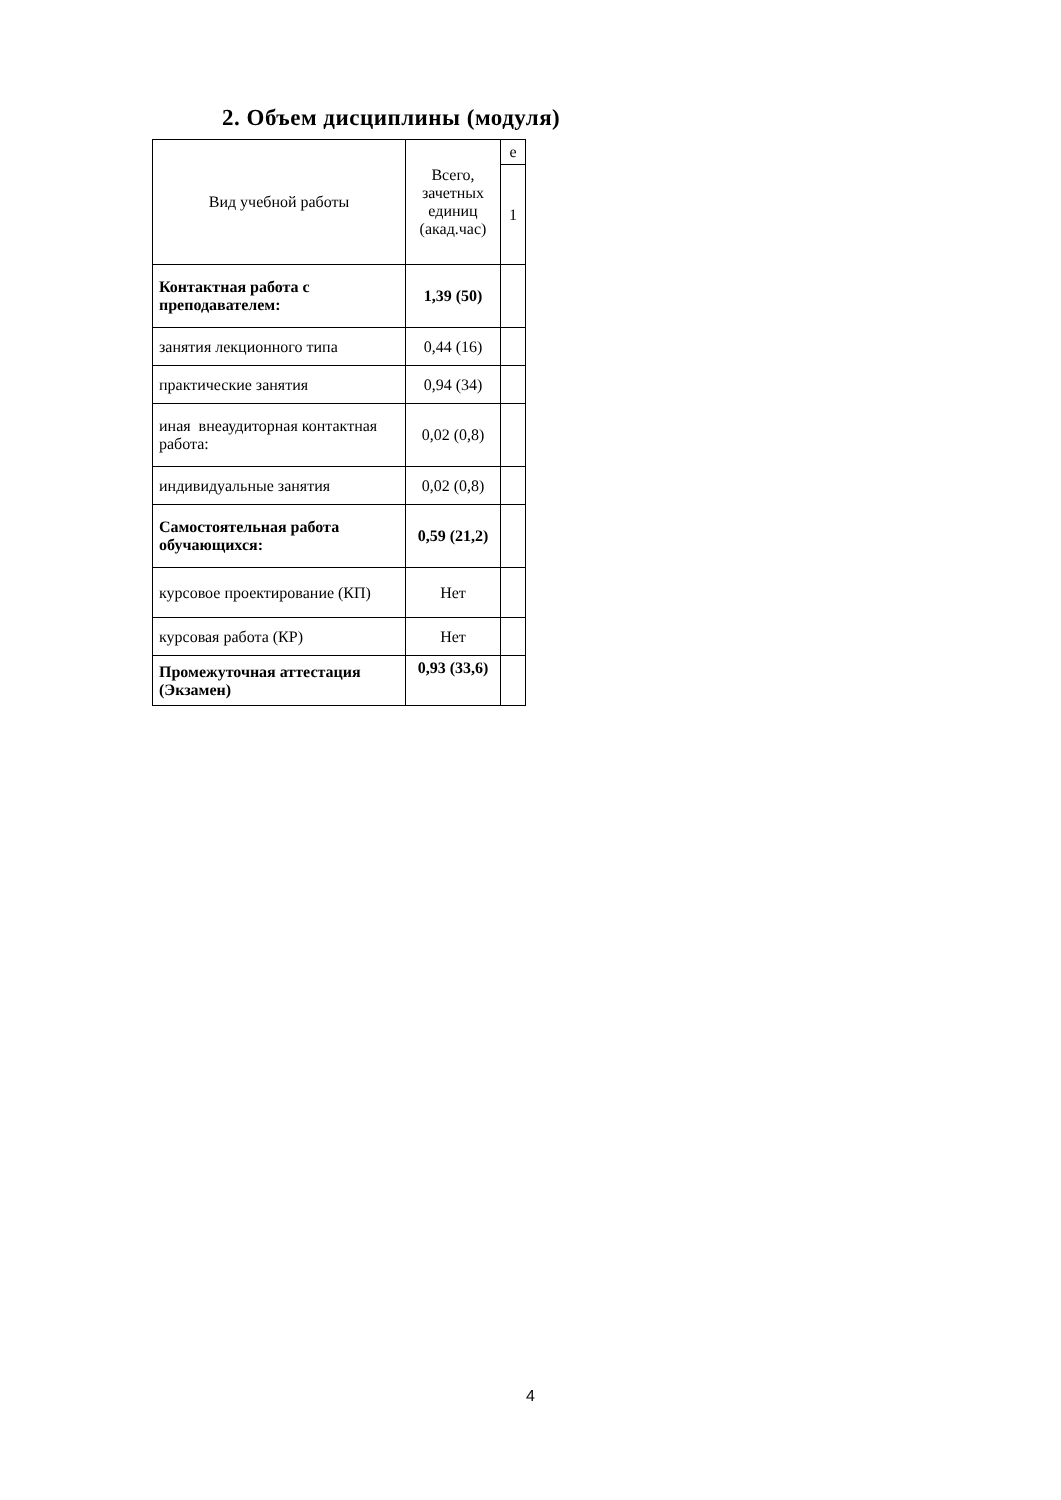2. Объем дисциплины (модуля)
| Вид учебной работы | Всего, зачетных единиц (акад.час) | е |
| --- | --- | --- |
| | | 1 |
| Контактная работа с преподавателем: | 1,39 (50) | |
| занятия лекционного типа | 0,44 (16) | |
| практические занятия | 0,94 (34) | |
| иная внеаудиторная контактная работа: | 0,02 (0,8) | |
| индивидуальные занятия | 0,02 (0,8) | |
| Самостоятельная работа обучающихся: | 0,59 (21,2) | |
| курсовое проектирование (КП) | Нет | |
| курсовая работа (КР) | Нет | |
| Промежуточная аттестация (Экзамен) | 0,93 (33,6) | |
4